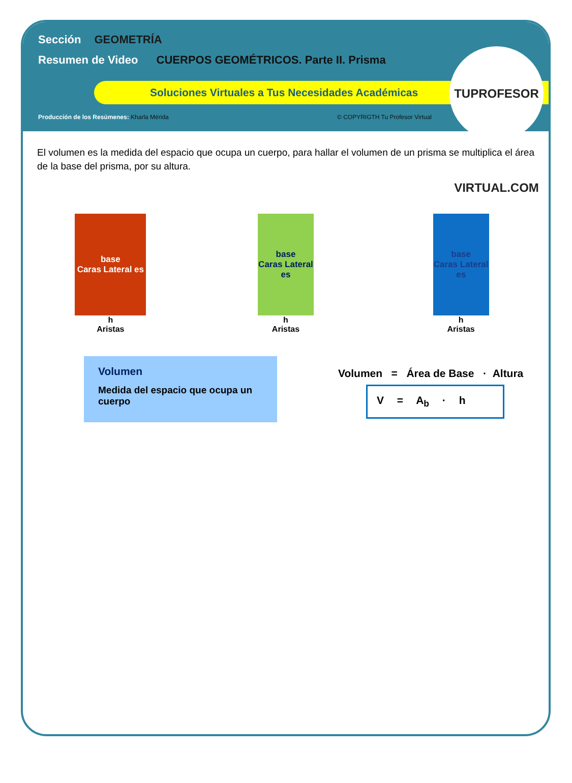Sección GEOMETRÍA
Resumen de Video CUERPOS GEOMÉTRICOS. Parte II. Prisma
Soluciones Virtuales a Tus Necesidades Académicas
Producción de los Resúmenes: Kharla Mérida
© COPYRIGTH Tu Profesor Virtual
TUPROFESOR VIRTUAL.COM
El volumen es la medida del espacio que ocupa un cuerpo, para hallar el volumen de un prisma se multiplica el área de la base del prisma, por su altura.
base
Caras Lateral es
h
Aristas
base
Caras Lateral es
h
Aristas
base
Caras Lateral es
h
Aristas
Volumen
Medida del espacio que ocupa un cuerpo
Volumen = Área de Base · Altura
V = A<sub>b</sub> · h